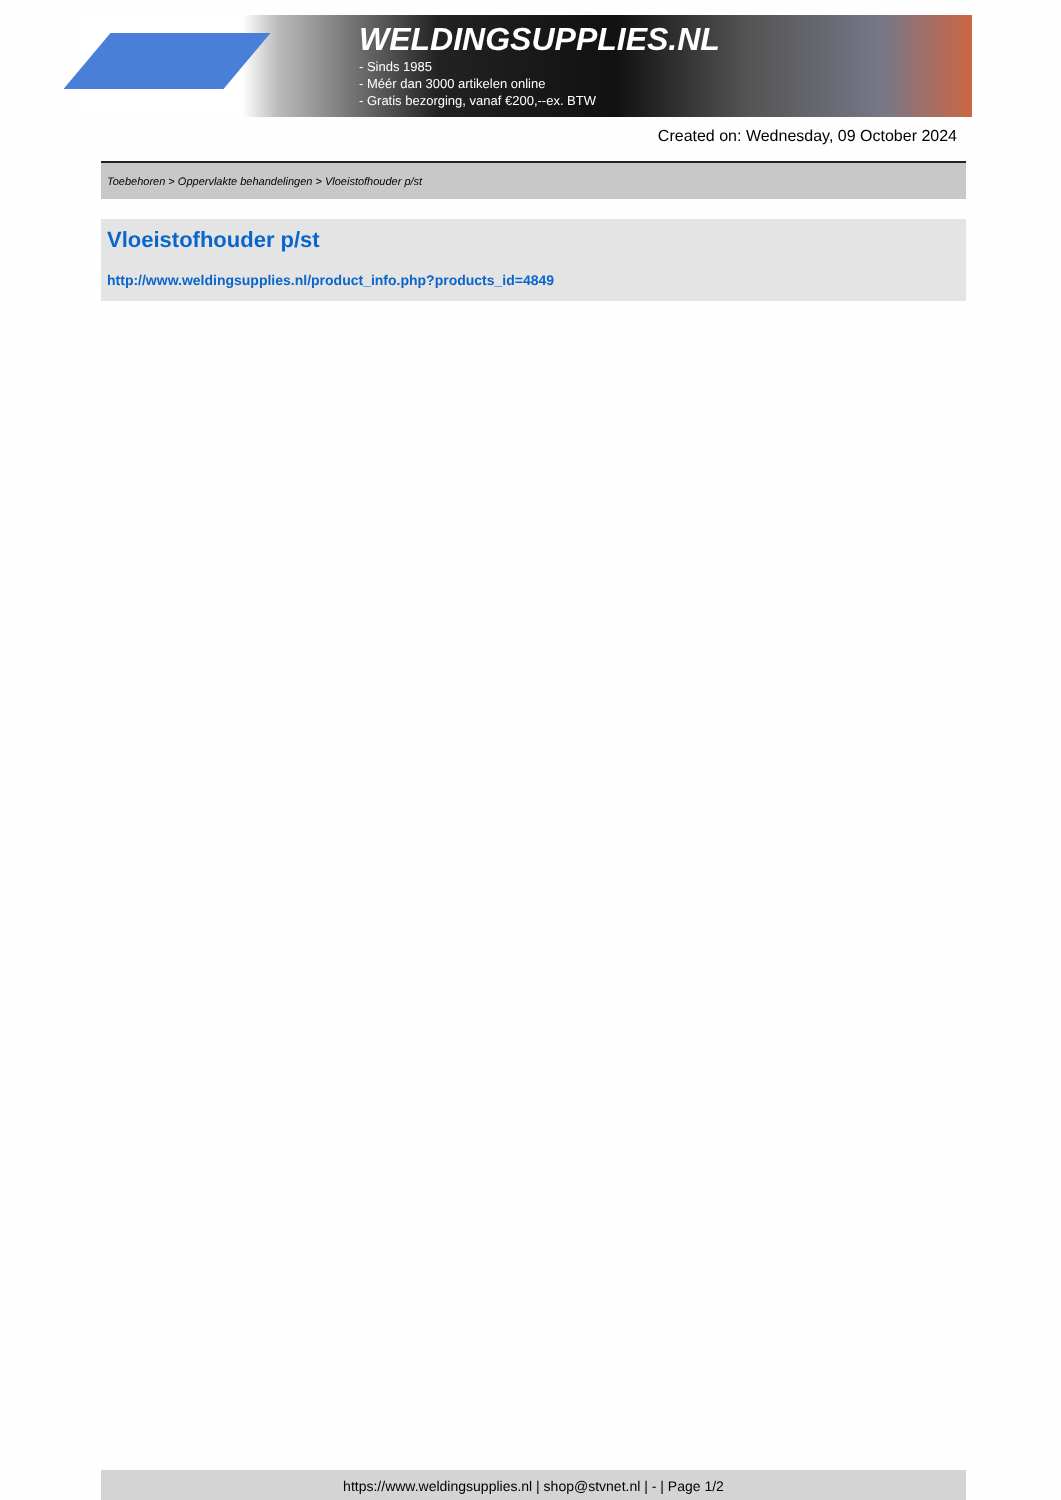WELDINGSUPPLIES.NL
- Sinds 1985
- Méér dan 3000 artikelen online
- Gratis bezorging, vanaf €200,--ex. BTW
Created on: Wednesday, 09 October 2024
Toebehoren > Oppervlakte behandelingen > Vloeistofhouder p/st
Vloeistofhouder p/st
http://www.weldingsupplies.nl/product_info.php?products_id=4849
https://www.weldingsupplies.nl | shop@stvnet.nl | - | Page 1/2